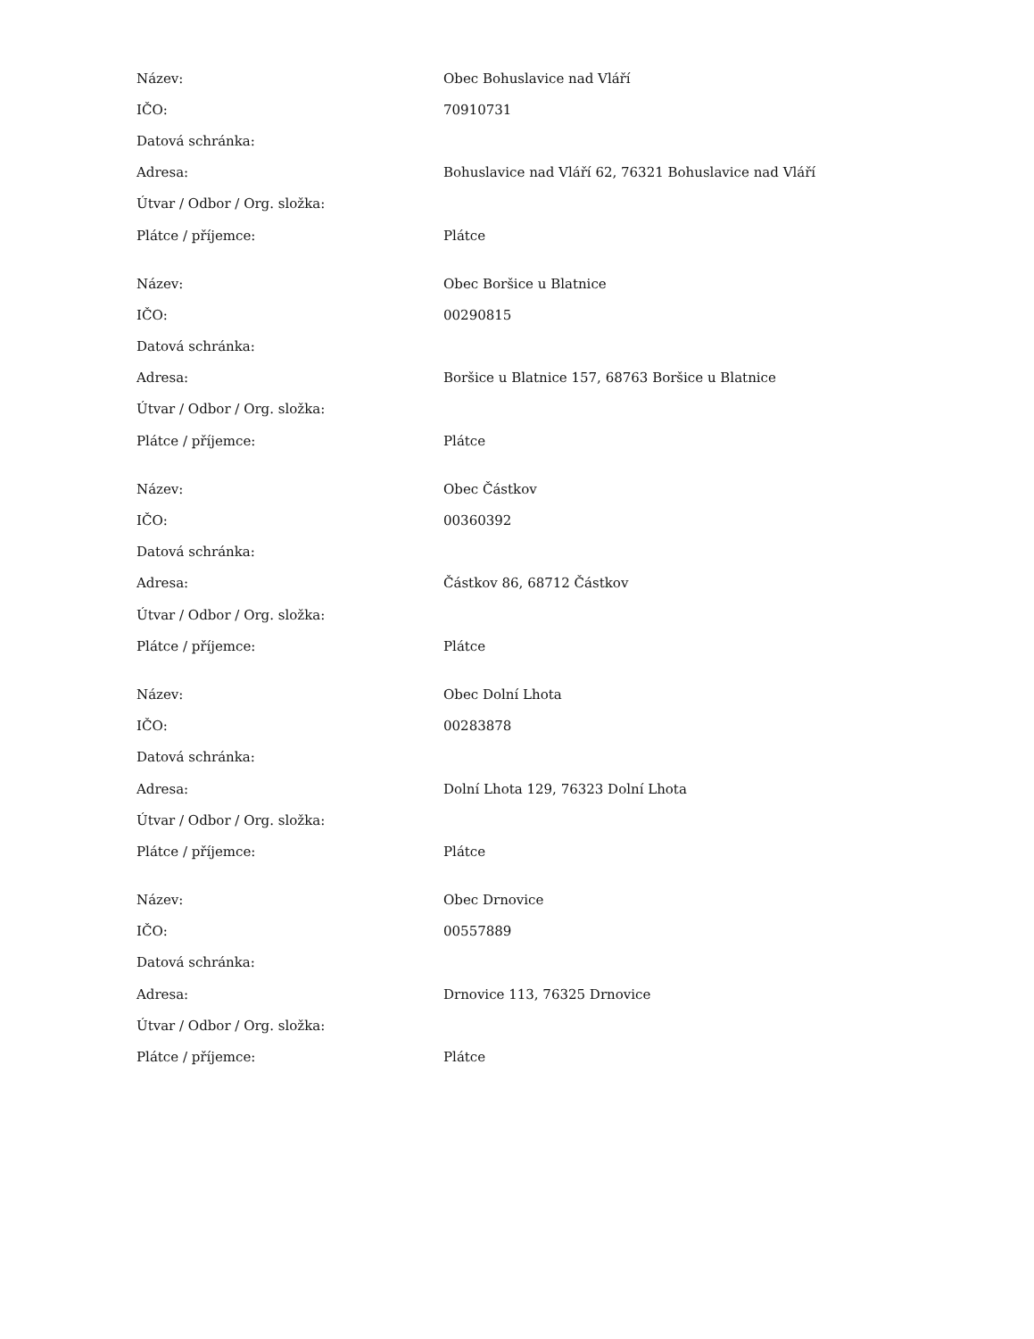| Název: | Obec Bohuslavice nad Vláří |
| IČO: | 70910731 |
| Datová schránka: | |
| Adresa: | Bohuslavice nad Vláří 62, 76321 Bohuslavice nad Vláří |
| Útvar / Odbor / Org. složka: | |
| Plátce / příjemce: | Plátce |
| Název: | Obec Boršice u Blatnice |
| IČO: | 00290815 |
| Datová schránka: | |
| Adresa: | Boršice u Blatnice 157, 68763 Boršice u Blatnice |
| Útvar / Odbor / Org. složka: | |
| Plátce / příjemce: | Plátce |
| Název: | Obec Částkov |
| IČO: | 00360392 |
| Datová schránka: | |
| Adresa: | Částkov 86, 68712 Částkov |
| Útvar / Odbor / Org. složka: | |
| Plátce / příjemce: | Plátce |
| Název: | Obec Dolní Lhota |
| IČO: | 00283878 |
| Datová schránka: | |
| Adresa: | Dolní Lhota 129, 76323 Dolní Lhota |
| Útvar / Odbor / Org. složka: | |
| Plátce / příjemce: | Plátce |
| Název: | Obec Drnovice |
| IČO: | 00557889 |
| Datová schránka: | |
| Adresa: | Drnovice 113, 76325 Drnovice |
| Útvar / Odbor / Org. složka: | |
| Plátce / příjemce: | Plátce |